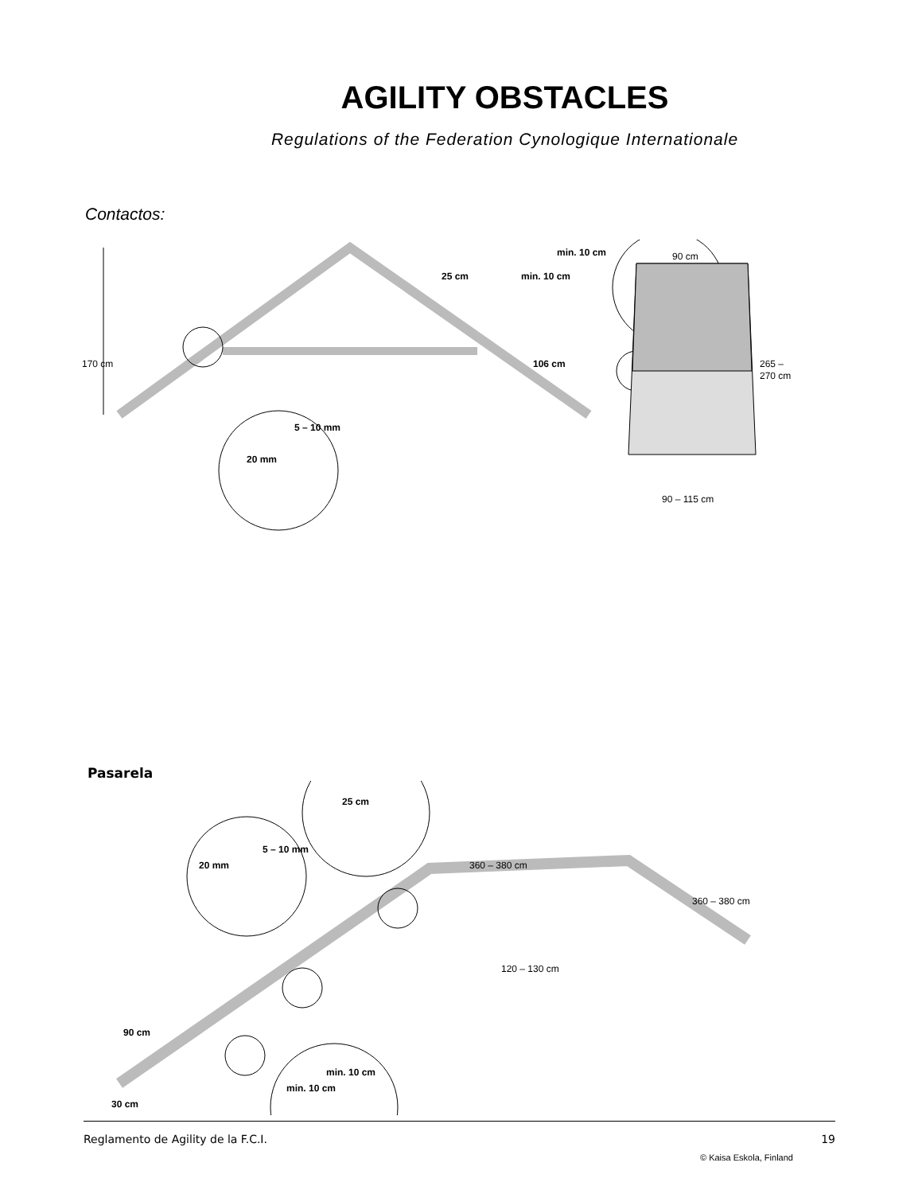AGILITY OBSTACLES
Regulations of the Federation Cynologique Internationale
Contactos:
170 cm
90 cm
265 –
270 cm
90 – 115 cm
25 cm
106 cm
20 mm
5 – 10 mm
min. 10 cm
min. 10 cm
Pasarela
25 cm
20 mm
5 – 10 mm
360 – 380 cm
360 – 380 cm
120 – 130 cm
90 cm
30 cm
min. 10 cm
min. 10 cm
Reglamento de Agility de la F.C.I. 19
© Kaisa Eskola, Finland